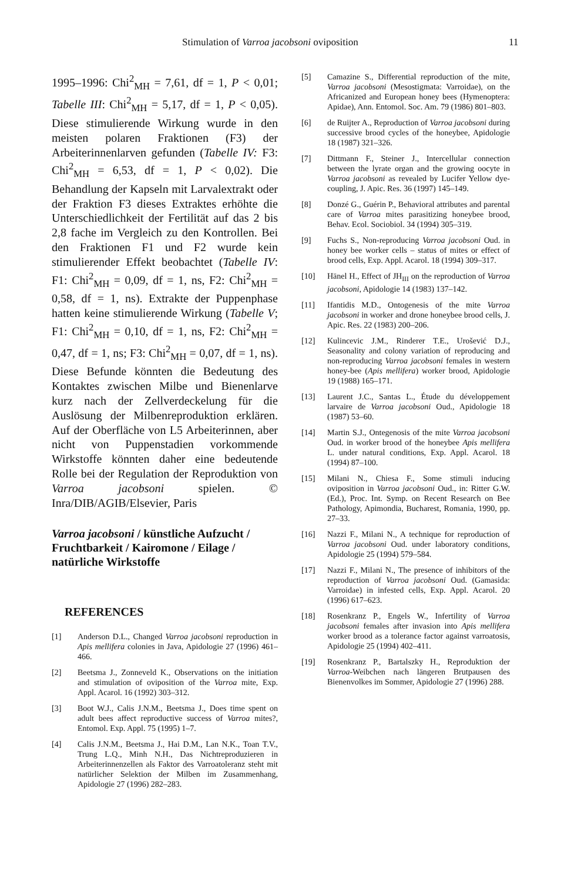Stimulation of Varroa jacobsoni oviposition 11
1995–1996: Chi<sup>2</sup><sub>MH</sub> = 7,61, df = 1, P < 0,01; Tabelle III: Chi<sup>2</sup><sub>MH</sub> = 5,17, df = 1, P < 0,05). Diese stimulierende Wirkung wurde in den meisten polaren Fraktionen (F3) der Arbeiterinnenlarven gefunden (Tabelle IV: F3: Chi<sup>2</sup><sub>MH</sub> = 6,53, df = 1, P < 0,02). Die Behandlung der Kapseln mit Larvalextrakt oder der Fraktion F3 dieses Extraktes erhöhte die Unterschiedlichkeit der Fertilität auf das 2 bis 2,8 fache im Vergleich zu den Kontrollen. Bei den Fraktionen F1 und F2 wurde kein stimulierender Effekt beobachtet (Tabelle IV: F1: Chi<sup>2</sup><sub>MH</sub> = 0,09, df = 1, ns, F2: Chi<sup>2</sup><sub>MH</sub> = 0,58, df = 1, ns). Extrakte der Puppenphase hatten keine stimulierende Wirkung (Tabelle V; F1: Chi<sup>2</sup><sub>MH</sub> = 0,10, df = 1, ns, F2: Chi<sup>2</sup><sub>MH</sub> = 0,47, df = 1, ns; F3: Chi<sup>2</sup><sub>MH</sub> = 0,07, df = 1, ns). Diese Befunde könnten die Bedeutung des Kontaktes zwischen Milbe und Bienenlarve kurz nach der Zellverdeckelung für die Auslösung der Milbenreproduktion erklären. Auf der Oberfläche von L5 Arbeiterinnen, aber nicht von Puppenstadien vorkommende Wirkstoffe könnten daher eine bedeutende Rolle bei der Regulation der Reproduktion von Varroa jacobsoni spielen. © Inra/DIB/AGIB/Elsevier, Paris
Varroa jacobsoni / künstliche Aufzucht / Fruchtbarkeit / Kairomone / Eilage / natürliche Wirkstoffe
REFERENCES
[1] Anderson D.L., Changed Varroa jacobsoni reproduction in Apis mellifera colonies in Java, Apidologie 27 (1996) 461–466.
[2] Beetsma J., Zonneveld K., Observations on the initiation and stimulation of oviposition of the Varroa mite, Exp. Appl. Acarol. 16 (1992) 303–312.
[3] Boot W.J., Calis J.N.M., Beetsma J., Does time spent on adult bees affect reproductive success of Varroa mites?, Entomol. Exp. Appl. 75 (1995) 1–7.
[4] Calis J.N.M., Beetsma J., Hai D.M., Lan N.K., Toan T.V., Trung L.Q., Minh N.H., Das Nichtreproduzieren in Arbeiterinnenzellen als Faktor des Varroatoleranz steht mit natürlicher Selektion der Milben im Zusammenhang, Apidologie 27 (1996) 282–283.
[5] Camazine S., Differential reproduction of the mite, Varroa jacobsoni (Mesostigmata: Varroidae), on the Africanized and European honey bees (Hymenoptera: Apidae), Ann. Entomol. Soc. Am. 79 (1986) 801–803.
[6] de Ruijter A., Reproduction of Varroa jacobsoni during successive brood cycles of the honeybee, Apidologie 18 (1987) 321–326.
[7] Dittmann F., Steiner J., Intercellular connection between the lyrate organ and the growing oocyte in Varroa jacobsoni as revealed by Lucifer Yellow dye-coupling, J. Apic. Res. 36 (1997) 145–149.
[8] Donzé G., Guérin P., Behavioral attributes and parental care of Varroa mites parasitizing honeybee brood, Behav. Ecol. Sociobiol. 34 (1994) 305–319.
[9] Fuchs S., Non-reproducing Varroa jacobsoni Oud. in honey bee worker cells – status of mites or effect of brood cells, Exp. Appl. Acarol. 18 (1994) 309–317.
[10] Hänel H., Effect of JH<sub>III</sub> on the reproduction of Varroa jacobsoni, Apidologie 14 (1983) 137–142.
[11] Ifantidis M.D., Ontogenesis of the mite Varroa jacobsoni in worker and drone honeybee brood cells, J. Apic. Res. 22 (1983) 200–206.
[12] Kulincevic J.M., Rinderer T.E., Urošević D.J., Seasonality and colony variation of reproducing and non-reproducing Varroa jacobsoni females in western honey-bee (Apis mellifera) worker brood, Apidologie 19 (1988) 165–171.
[13] Laurent J.C., Santas L., Étude du développement larvaire de Varroa jacobsoni Oud., Apidologie 18 (1987) 53–60.
[14] Martin S.J., Ontegenosis of the mite Varroa jacobsoni Oud. in worker brood of the honeybee Apis mellifera L. under natural conditions, Exp. Appl. Acarol. 18 (1994) 87–100.
[15] Milani N., Chiesa F., Some stimuli inducing oviposition in Varroa jacobsoni Oud., in: Ritter G.W. (Ed.), Proc. Int. Symp. on Recent Research on Bee Pathology, Apimondia, Bucharest, Romania, 1990, pp. 27–33.
[16] Nazzi F., Milani N., A technique for reproduction of Varroa jacobsoni Oud. under laboratory conditions, Apidologie 25 (1994) 579–584.
[17] Nazzi F., Milani N., The presence of inhibitors of the reproduction of Varroa jacobsoni Oud. (Gamasida: Varroidae) in infested cells, Exp. Appl. Acarol. 20 (1996) 617–623.
[18] Rosenkranz P., Engels W., Infertility of Varroa jacobsoni females after invasion into Apis mellifera worker brood as a tolerance factor against varroatosis, Apidologie 25 (1994) 402–411.
[19] Rosenkranz P., Bartalszky H., Reproduktion der Varroa-Weibchen nach längeren Brutpausen des Bienenvolkes im Sommer, Apidologie 27 (1996) 288.